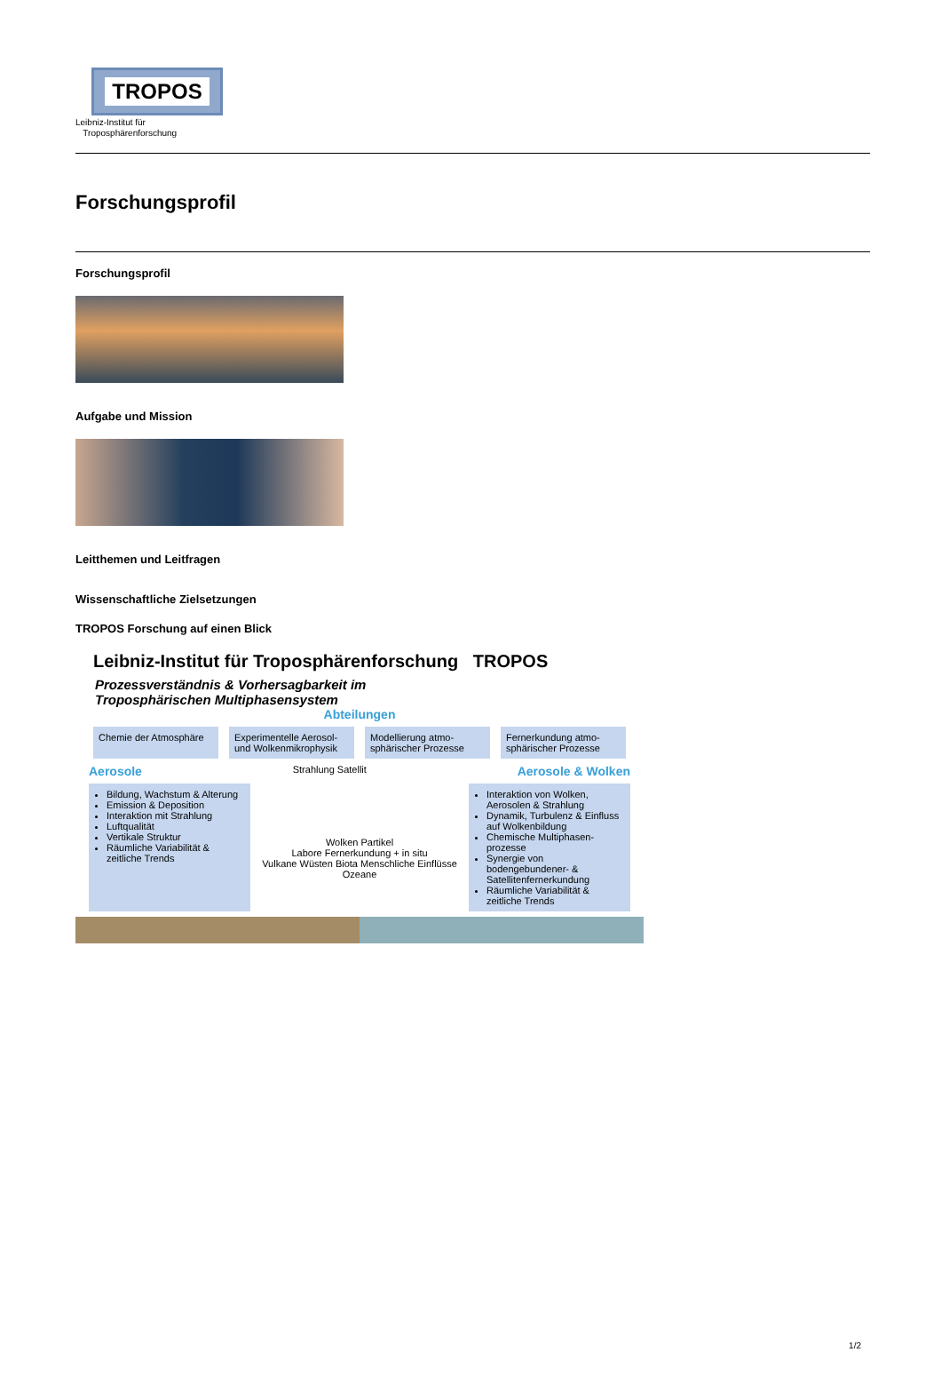TROPOS
Leibniz-Institut für
Troposphärenforschung
Forschungsprofil
Forschungsprofil
Aufgabe und Mission
Leitthemen und Leitfragen
Wissenschaftliche Zielsetzungen
TROPOS Forschung auf einen Blick
Leibniz-Institut für Troposphärenforschung TROPOS
Prozessverständnis & Vorhersagbarkeit im
Troposphärischen Multiphasensystem
Abteilungen
Chemie der Atmosphäre Experimentelle Aerosol- und Wolkenmikrophysik
Modellierung atmo-sphärischer Prozesse
Fernerkundung atmo-sphärischer Prozesse
Aerosole Strahlung Satellit Aerosole & Wolken
Bildung, Wachstum & Alterung
Emission & Deposition
Interaktion mit Strahlung
Luftqualität
Vertikale Struktur
Räumliche Variabilität & zeitliche Trends
Wolken Partikel
Labore Fernerkundung + in situ
Vulkane Wüsten Biota Menschliche Einflüsse Ozeane
Interaktion von Wolken, Aerosolen & Strahlung
Dynamik, Turbulenz & Einfluss auf Wolkenbildung
Chemische Multiphasen-prozesse
Synergie von bodengebundener- & Satellitenfernerkundung
Räumliche Variabilität & zeitliche Trends
1/2